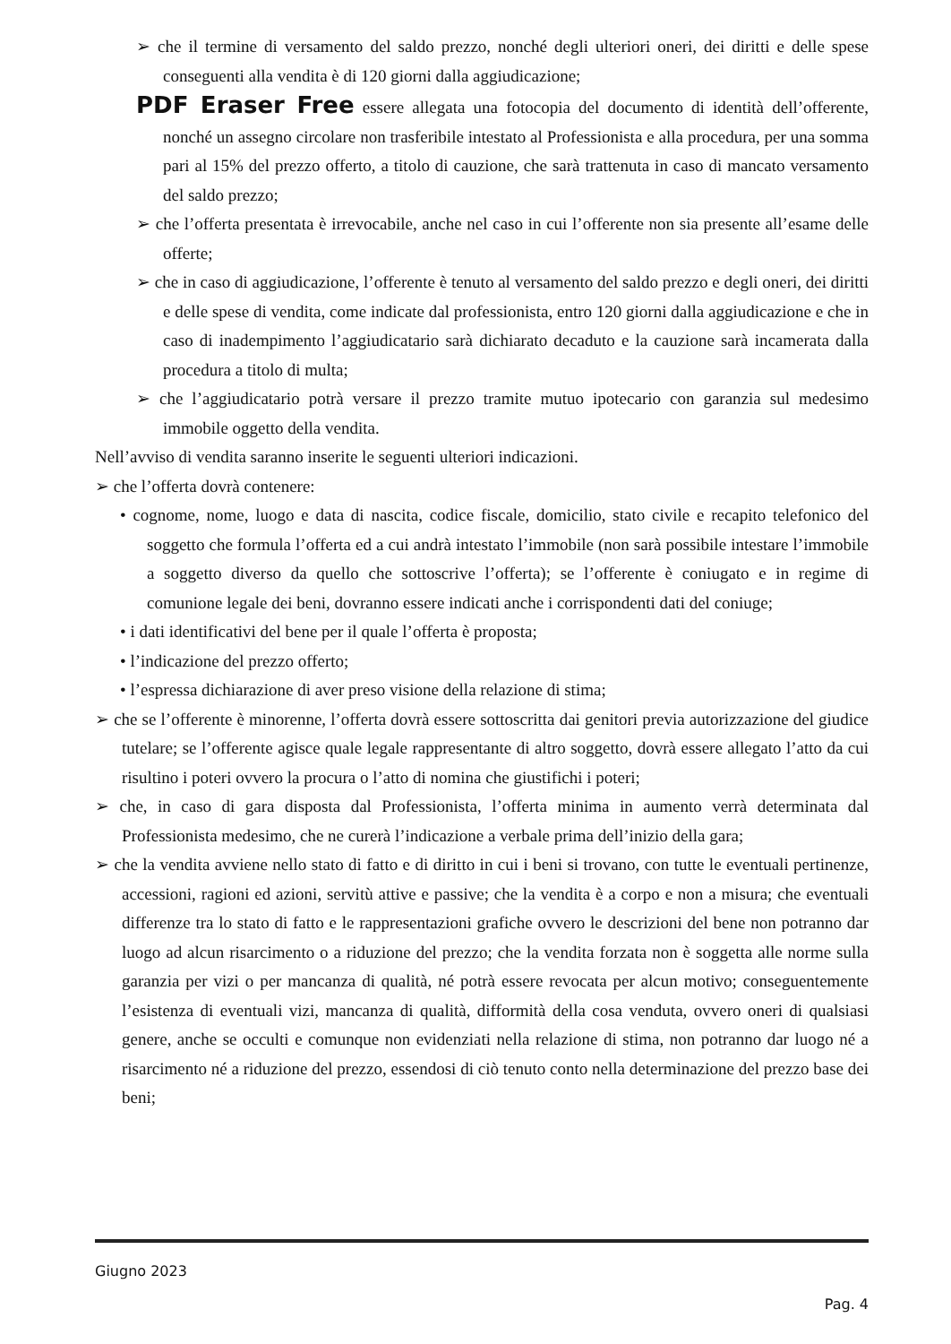➢ che il termine di versamento del saldo prezzo, nonché degli ulteriori oneri, dei diritti e delle spese conseguenti alla vendita è di 120 giorni dalla aggiudicazione;
PDF Eraser Free essere allegata una fotocopia del documento di identità dell’offerente, nonché un assegno circolare non trasferibile intestato al Professionista e alla procedura, per una somma pari al 15% del prezzo offerto, a titolo di cauzione, che sarà trattenuta in caso di mancato versamento del saldo prezzo;
➢ che l’offerta presentata è irrevocabile, anche nel caso in cui l’offerente non sia presente all’esame delle offerte;
➢ che in caso di aggiudicazione, l’offerente è tenuto al versamento del saldo prezzo e degli oneri, dei diritti e delle spese di vendita, come indicate dal professionista, entro 120 giorni dalla aggiudicazione e che in caso di inadempimento l’aggiudicatario sarà dichiarato decaduto e la cauzione sarà incamerata dalla procedura a titolo di multa;
➢ che l’aggiudicatario potrà versare il prezzo tramite mutuo ipotecario con garanzia sul medesimo immobile oggetto della vendita.
Nell’avviso di vendita saranno inserite le seguenti ulteriori indicazioni.
➢ che l’offerta dovrà contenere:
• cognome, nome, luogo e data di nascita, codice fiscale, domicilio, stato civile e recapito telefonico del soggetto che formula l’offerta ed a cui andrà intestato l’immobile (non sarà possibile intestare l’immobile a soggetto diverso da quello che sottoscrive l’offerta); se l’offerente è coniugato e in regime di comunione legale dei beni, dovranno essere indicati anche i corrispondenti dati del coniuge;
• i dati identificativi del bene per il quale l’offerta è proposta;
• l’indicazione del prezzo offerto;
• l’espressa dichiarazione di aver preso visione della relazione di stima;
➢ che se l’offerente è minorenne, l’offerta dovrà essere sottoscritta dai genitori previa autorizzazione del giudice tutelare; se l’offerente agisce quale legale rappresentante di altro soggetto, dovrà essere allegato l’atto da cui risultino i poteri ovvero la procura o l’atto di nomina che giustifichi i poteri;
➢ che, in caso di gara disposta dal Professionista, l’offerta minima in aumento verrà determinata dal Professionista medesimo, che ne curerà l’indicazione a verbale prima dell’inizio della gara;
➢ che la vendita avviene nello stato di fatto e di diritto in cui i beni si trovano, con tutte le eventuali pertinenze, accessioni, ragioni ed azioni, servitù attive e passive; che la vendita è a corpo e non a misura; che eventuali differenze tra lo stato di fatto e le rappresentazioni grafiche ovvero le descrizioni del bene non potranno dar luogo ad alcun risarcimento o a riduzione del prezzo; che la vendita forzata non è soggetta alle norme sulla garanzia per vizi o per mancanza di qualità, né potrà essere revocata per alcun motivo; conseguentemente l’esistenza di eventuali vizi, mancanza di qualità, difformità della cosa venduta, ovvero oneri di qualsiasi genere, anche se occulti e comunque non evidenziati nella relazione di stima, non potranno dar luogo né a risarcimento né a riduzione del prezzo, essendosi di ciò tenuto conto nella determinazione del prezzo base dei beni;
Giugno 2023
Pag. 4